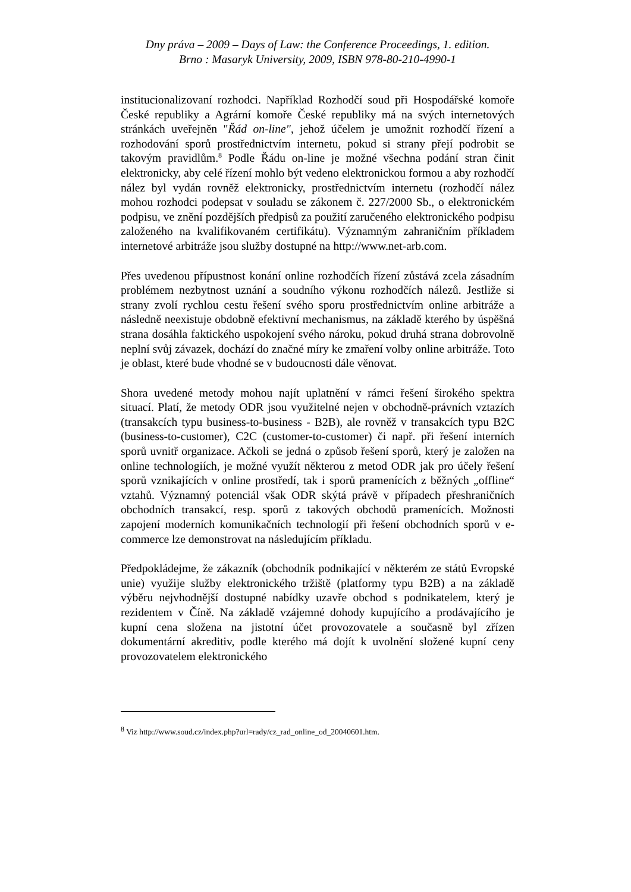Dny práva – 2009 – Days of Law: the Conference Proceedings, 1. edition.
Brno : Masaryk University, 2009, ISBN 978-80-210-4990-1
institucionalizovaní rozhodci. Například Rozhodčí soud při Hospodářské komoře České republiky a Agrární komoře České republiky má na svých internetových stránkách uveřejněn "Řád on-line", jehož účelem je umožnit rozhodčí řízení a rozhodování sporů prostřednictvím internetu, pokud si strany přejí podrobit se takovým pravidlům.<sup>8</sup> Podle Řádu on-line je možné všechna podání stran činit elektronicky, aby celé řízení mohlo být vedeno elektronickou formou a aby rozhodčí nález byl vydán rovněž elektronicky, prostřednictvím internetu (rozhodčí nález mohou rozhodci podepsat v souladu se zákonem č. 227/2000 Sb., o elektronickém podpisu, ve znění pozdějších předpisů za použití zaručeného elektronického podpisu založeného na kvalifikovaném certifikátu). Významným zahraničním příkladem internetové arbitráže jsou služby dostupné na http://www.net-arb.com.
Přes uvedenou přípustnost konání online rozhodčích řízení zůstává zcela zásadním problémem nezbytnost uznání a soudního výkonu rozhodčích nálezů. Jestliže si strany zvolí rychlou cestu řešení svého sporu prostřednictvím online arbitráže a následně neexistuje obdobně efektivní mechanismus, na základě kterého by úspěšná strana dosáhla faktického uspokojení svého nároku, pokud druhá strana dobrovolně neplní svůj závazek, dochází do značné míry ke zmaření volby online arbitráže. Toto je oblast, které bude vhodné se v budoucnosti dále věnovat.
Shora uvedené metody mohou najít uplatnění v rámci řešení širokého spektra situací. Platí, že metody ODR jsou využitelné nejen v obchodně-právních vztazích (transakcích typu business-to-business - B2B), ale rovněž v transakcích typu B2C (business-to-customer), C2C (customer-to-customer) či např. při řešení interních sporů uvnitř organizace. Ačkoli se jedná o způsob řešení sporů, který je založen na online technologiích, je možné využít některou z metod ODR jak pro účely řešení sporů vznikajících v online prostředí, tak i sporů pramenících z běžných „offline“ vztahů. Významný potenciál však ODR skýtá právě v případech přeshraničních obchodních transakcí, resp. sporů z takových obchodů pramenících. Možnosti zapojení moderních komunikačních technologií při řešení obchodních sporů v e-commerce lze demonstrovat na následujícím příkladu.
Předpokládejme, že zákazník (obchodník podnikající v některém ze států Evropské unie) využije služby elektronického tržiště (platformy typu B2B) a na základě výběru nejvhodnější dostupné nabídky uzavře obchod s podnikatelem, který je rezidentem v Číně. Na základě vzájemné dohody kupujícího a prodávajícího je kupní cena složena na jistotní účet provozovatele a současně byl zřízen dokumentární akreditiv, podle kterého má dojít k uvolnění složené kupní ceny provozovatelem elektronického
<sup>8</sup> Viz http://www.soud.cz/index.php?url=rady/cz_rad_online_od_20040601.htm.